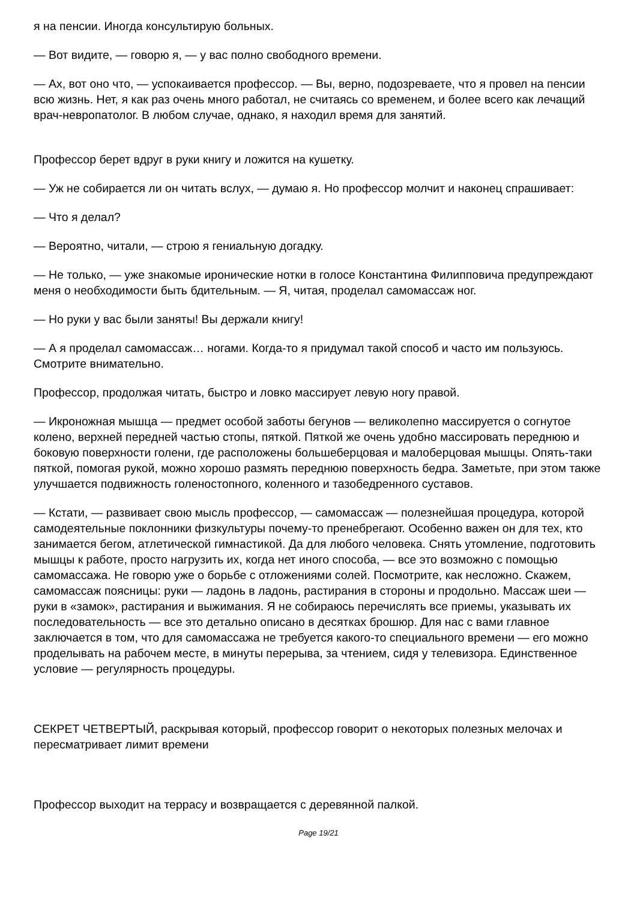я на пенсии. Иногда консультирую больных.
— Вот видите, — говорю я, — у вас полно свободного времени.
— Ах, вот оно что, — успокаивается профессор. — Вы, верно, подозреваете, что я провел на пенсии всю жизнь. Нет, я как раз очень много работал, не считаясь со временем, и более всего как лечащий врач-невропатолог. В любом случае, однако, я находил время для занятий.
Профессор берет вдруг в руки книгу и ложится на кушетку.
— Уж не собирается ли он читать вслух, — думаю я. Но профессор молчит и наконец спрашивает:
— Что я делал?
— Вероятно, читали, — строю я гениальную догадку.
— Не только, — уже знакомые иронические нотки в голосе Константина Филипповича предупреждают меня о необходимости быть бдительным. — Я, читая, проделал самомассаж ног.
— Но руки у вас были заняты! Вы держали книгу!
— А я проделал самомассаж… ногами. Когда-то я придумал такой способ и часто им пользуюсь. Смотрите внимательно.
Профессор, продолжая читать, быстро и ловко массирует левую ногу правой.
— Икроножная мышца — предмет особой заботы бегунов — великолепно массируется о согнутое колено, верхней передней частью стопы, пяткой. Пяткой же очень удобно массировать переднюю и боковую поверхности голени, где расположены большеберцовая и малоберцовая мышцы. Опять-таки пяткой, помогая рукой, можно хорошо размять переднюю поверхность бедра. Заметьте, при этом также улучшается подвижность голеностопного, коленного и тазобедренного суставов.
— Кстати, — развивает свою мысль профессор, — самомассаж — полезнейшая процедура, которой самодеятельные поклонники физкультуры почему-то пренебрегают. Особенно важен он для тех, кто занимается бегом, атлетической гимнастикой. Да для любого человека. Снять утомление, подготовить мышцы к работе, просто нагрузить их, когда нет иного способа, — все это возможно с помощью самомассажа. Не говорю уже о борьбе с отложениями солей. Посмотрите, как несложно. Скажем, самомассаж поясницы: руки — ладонь в ладонь, растирания в стороны и продольно. Массаж шеи — руки в «замок», растирания и выжимания. Я не собираюсь перечислять все приемы, указывать их последовательность — все это детально описано в десятках брошюр. Для нас с вами главное заключается в том, что для самомассажа не требуется какого-то специального времени — его можно проделывать на рабочем месте, в минуты перерыва, за чтением, сидя у телевизора. Единственное условие — регулярность процедуры.
СЕКРЕТ ЧЕТВЕРТЫЙ, раскрывая который, профессор говорит о некоторых полезных мелочах и пересматривает лимит времени
Профессор выходит на террасу и возвращается с деревянной палкой.
Page 19/21